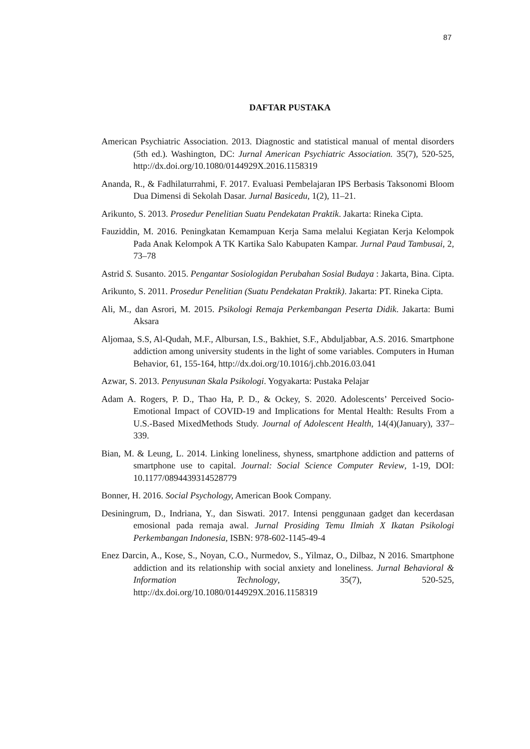87
DAFTAR PUSTAKA
American Psychiatric Association. 2013. Diagnostic and statistical manual of mental disorders (5th ed.). Washington, DC: Jurnal American Psychiatric Association. 35(7), 520-525, http://dx.doi.org/10.1080/0144929X.2016.1158319
Ananda, R., & Fadhilaturrahmi, F. 2017. Evaluasi Pembelajaran IPS Berbasis Taksonomi Bloom Dua Dimensi di Sekolah Dasar. Jurnal Basicedu, 1(2), 11–21.
Arikunto, S. 2013. Prosedur Penelitian Suatu Pendekatan Praktik. Jakarta: Rineka Cipta.
Fauziddin, M. 2016. Peningkatan Kemampuan Kerja Sama melalui Kegiatan Kerja Kelompok Pada Anak Kelompok A TK Kartika Salo Kabupaten Kampar. Jurnal Paud Tambusai, 2, 73–78
Astrid S. Susanto. 2015. Pengantar Sosiologidan Perubahan Sosial Budaya : Jakarta, Bina. Cipta.
Arikunto, S. 2011. Prosedur Penelitian (Suatu Pendekatan Praktik). Jakarta: PT. Rineka Cipta.
Ali, M., dan Asrori, M. 2015. Psikologi Remaja Perkembangan Peserta Didik. Jakarta: Bumi Aksara
Aljomaa, S.S, Al-Qudah, M.F., Albursan, I.S., Bakhiet, S.F., Abduljabbar, A.S. 2016. Smartphone addiction among university students in the light of some variables. Computers in Human Behavior, 61, 155-164, http://dx.doi.org/10.1016/j.chb.2016.03.041
Azwar, S. 2013. Penyusunan Skala Psikologi. Yogyakarta: Pustaka Pelajar
Adam A. Rogers, P. D., Thao Ha, P. D., & Ockey, S. 2020. Adolescents’ Perceived Socio-Emotional Impact of COVID-19 and Implications for Mental Health: Results From a U.S.-Based MixedMethods Study. Journal of Adolescent Health, 14(4)(January), 337–339.
Bian, M. & Leung, L. 2014. Linking loneliness, shyness, smartphone addiction and patterns of smartphone use to capital. Journal: Social Science Computer Review, 1-19, DOI: 10.1177/0894439314528779
Bonner, H. 2016. Social Psychology, American Book Company.
Desiningrum, D., Indriana, Y., dan Siswati. 2017. Intensi penggunaan gadget dan kecerdasan emosional pada remaja awal. Jurnal Prosiding Temu Ilmiah X Ikatan Psikologi Perkembangan Indonesia, ISBN: 978-602-1145-49-4
Enez Darcin, A., Kose, S., Noyan, C.O., Nurmedov, S., Yilmaz, O., Dilbaz, N 2016. Smartphone addiction and its relationship with social anxiety and loneliness. Jurnal Behavioral & Information Technology, 35(7), 520-525, http://dx.doi.org/10.1080/0144929X.2016.1158319